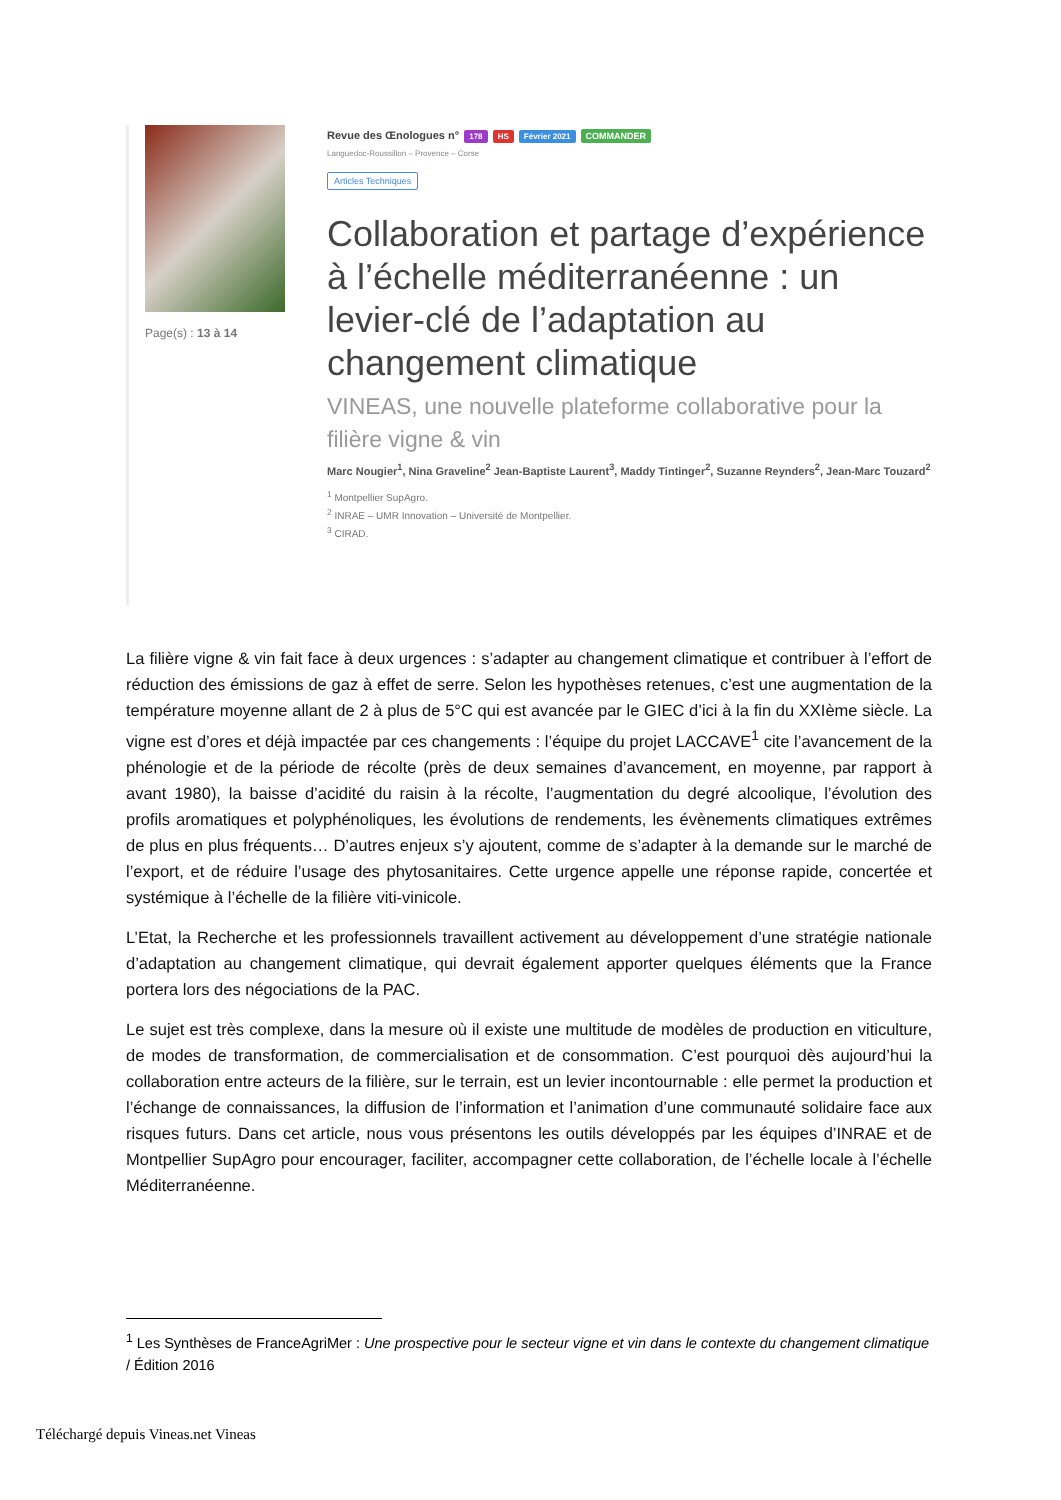Page(s) : 13 à 14
Revue des Œnologues n° 178 HS Février 2021 COMMANDER
Languedoc-Roussillon – Provence – Corse
Articles Techniques
Collaboration et partage d’expérience à l’échelle méditerranéenne : un levier-clé de l’adaptation au changement climatique
VINEAS, une nouvelle plateforme collaborative pour la filière vigne & vin
Marc Nougier<sup>1</sup>, Nina Graveline<sup>2</sup> Jean-Baptiste Laurent<sup>3</sup>, Maddy Tintinger<sup>2</sup>, Suzanne Reynders<sup>2</sup>, Jean-Marc Touzard<sup>2</sup>
<sup>1</sup> Montpellier SupAgro.
<sup>2</sup> INRAE – UMR Innovation – Université de Montpellier.
<sup>3</sup> CIRAD.
La filière vigne & vin fait face à deux urgences : s’adapter au changement climatique et contribuer à l’effort de réduction des émissions de gaz à effet de serre. Selon les hypothèses retenues, c’est une augmentation de la température moyenne allant de 2 à plus de 5°C qui est avancée par le GIEC d’ici à la fin du XXIème siècle. La vigne est d’ores et déjà impactée par ces changements : l’équipe du projet LACCAVE<sup>1</sup> cite l’avancement de la phénologie et de la période de récolte (près de deux semaines d’avancement, en moyenne, par rapport à avant 1980), la baisse d’acidité du raisin à la récolte, l’augmentation du degré alcoolique, l’évolution des profils aromatiques et polyphénoliques, les évolutions de rendements, les évènements climatiques extrêmes de plus en plus fréquents… D’autres enjeux s’y ajoutent, comme de s’adapter à la demande sur le marché de l’export, et de réduire l’usage des phytosanitaires. Cette urgence appelle une réponse rapide, concertée et systémique à l’échelle de la filière viti-vinicole.
L’Etat, la Recherche et les professionnels travaillent activement au développement d’une stratégie nationale d’adaptation au changement climatique, qui devrait également apporter quelques éléments que la France portera lors des négociations de la PAC.
Le sujet est très complexe, dans la mesure où il existe une multitude de modèles de production en viticulture, de modes de transformation, de commercialisation et de consommation. C’est pourquoi dès aujourd’hui la collaboration entre acteurs de la filière, sur le terrain, est un levier incontournable : elle permet la production et l’échange de connaissances, la diffusion de l’information et l’animation d’une communauté solidaire face aux risques futurs. Dans cet article, nous vous présentons les outils développés par les équipes d’INRAE et de Montpellier SupAgro pour encourager, faciliter, accompagner cette collaboration, de l’échelle locale à l’échelle Méditerranéenne.
<sup>1</sup> Les Synthèses de FranceAgriMer : Une prospective pour le secteur vigne et vin dans le contexte du changement climatique / Édition 2016
Téléchargé depuis Vineas.net Vineas